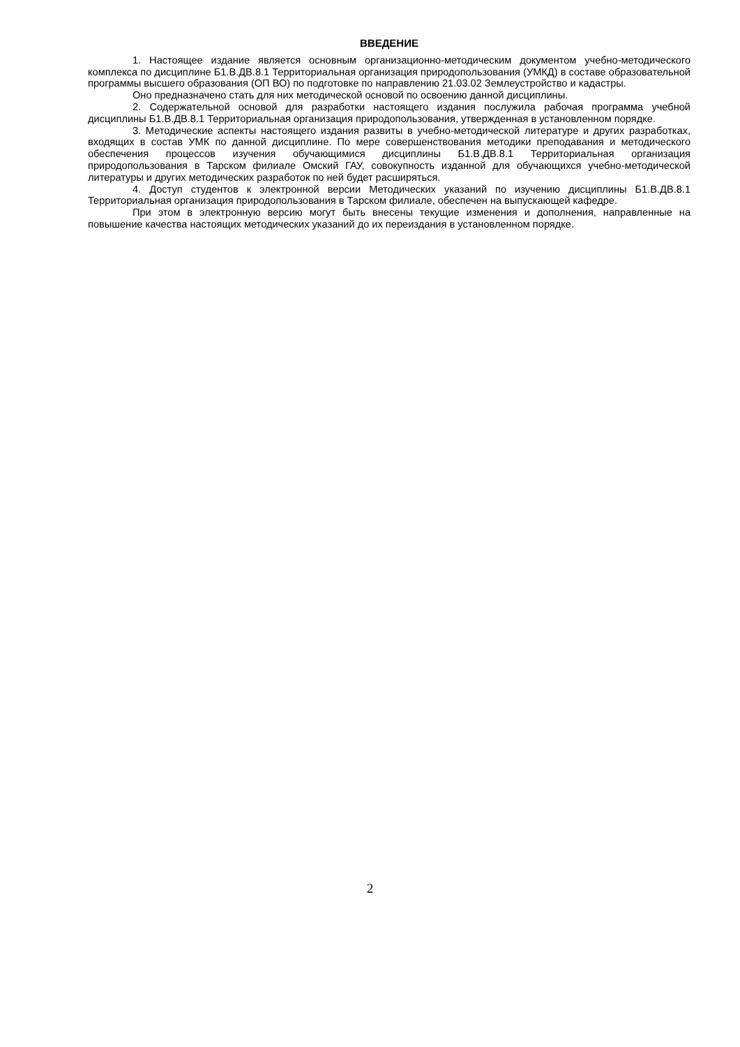ВВЕДЕНИЕ
1. Настоящее издание является основным организационно-методическим документом учебно-методического комплекса по дисциплине Б1.В.ДВ.8.1 Территориальная организация природопользования (УМКД) в составе образовательной программы высшего образования (ОП ВО) по подготовке по направлению 21.03.02 Землеустройство и кадастры.
Оно предназначено стать для них методической основой по освоению данной дисциплины.
2. Содержательной основой для разработки настоящего издания послужила рабочая программа учебной дисциплины Б1.В.ДВ.8.1 Территориальная организация природопользования, утвержденная в установленном порядке.
3. Методические аспекты настоящего издания развиты в учебно-методической литературе и других разработках, входящих в состав УМК по данной дисциплине. По мере совершенствования методики преподавания и методического обеспечения процессов изучения обучающимися дисциплины Б1.В.ДВ.8.1 Территориальная организация природопользования в Тарском филиале Омский ГАУ, совокупность изданной для обучающихся учебно-методической литературы и других методических разработок по ней будет расширяться.
4. Доступ студентов к электронной версии Методических указаний по изучению дисциплины Б1.В.ДВ.8.1 Территориальная организация природопользования в Тарском филиале, обеспечен на выпускающей кафедре.
При этом в электронную версию могут быть внесены текущие изменения и дополнения, направленные на повышение качества настоящих методических указаний до их переиздания в установленном порядке.
2